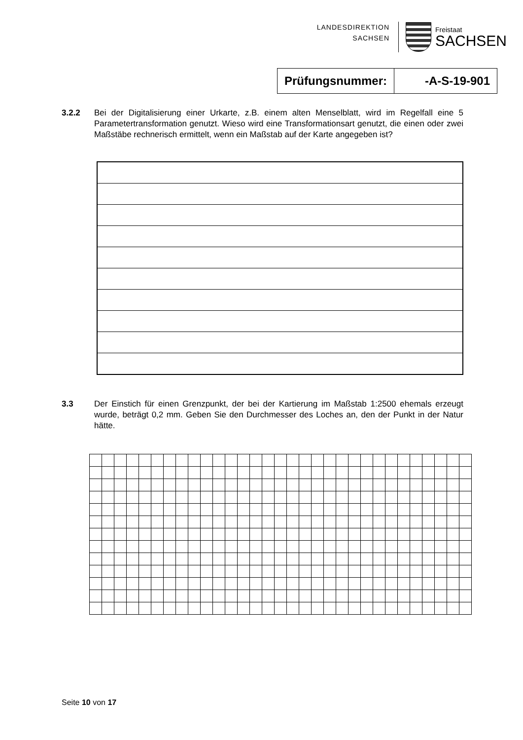LANDESDIREKTION
SACHSEN
Freistaat
SACHSEN
| Prüfungsnummer: | -A-S-19-901 |
3.2.2 Bei der Digitalisierung einer Urkarte, z.B. einem alten Menselblatt, wird im Regelfall eine 5 Parametertransformation genutzt. Wieso wird eine Transformationsart genutzt, die einen oder zwei Maßstäbe rechnerisch ermittelt, wenn ein Maßstab auf der Karte angegeben ist?
3.3 Der Einstich für einen Grenzpunkt, der bei der Kartierung im Maßstab 1:2500 ehemals erzeugt wurde, beträgt 0,2 mm. Geben Sie den Durchmesser des Loches an, den der Punkt in der Natur hätte.
Seite 10 von 17